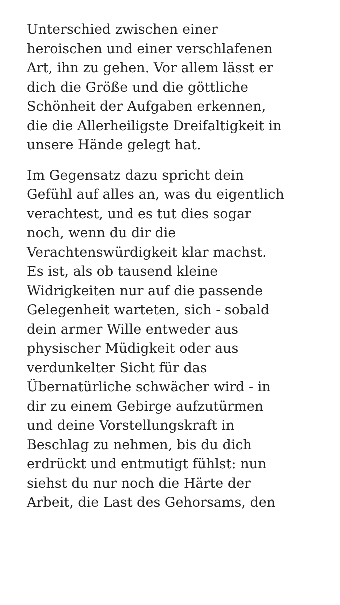Unterschied zwischen einer
heroischen und einer verschlafenen
Art, ihn zu gehen. Vor allem lässt er
dich die Größe und die göttliche
Schönheit der Aufgaben erkennen,
die die Allerheiligste Dreifaltigkeit in
unsere Hände gelegt hat.
Im Gegensatz dazu spricht dein
Gefühl auf alles an, was du eigentlich
verachtest, und es tut dies sogar
noch, wenn du dir die
Verachtenswürdigkeit klar machst.
Es ist, als ob tausend kleine
Widrigkeiten nur auf die passende
Gelegenheit warteten, sich - sobald
dein armer Wille entweder aus
physischer Müdigkeit oder aus
verdunkelter Sicht für das
Übernatürliche schwächer wird - in
dir zu einem Gebirge aufzutürmen
und deine Vorstellungskraft in
Beschlag zu nehmen, bis du dich
erdrückt und entmutigt fühlst: nun
siehst du nur noch die Härte der
Arbeit, die Last des Gehorsams, den